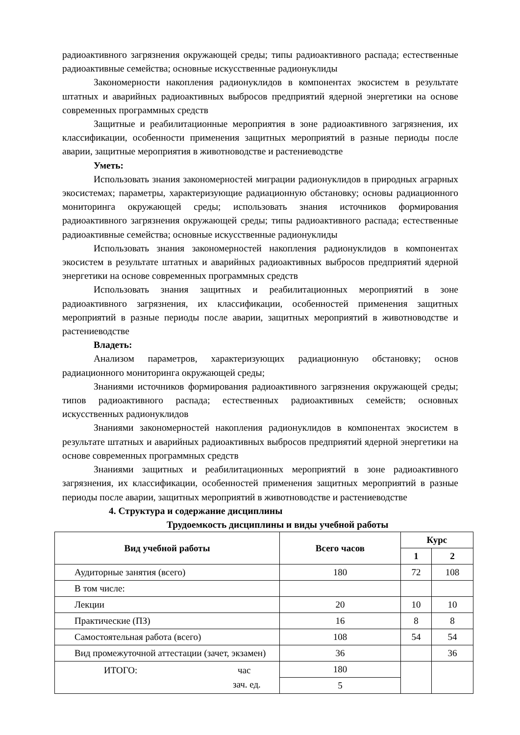радиоактивного загрязнения окружающей среды; типы радиоактивного распада; естественные радиоактивные семейства; основные искусственные радионуклиды
Закономерности накопления радионуклидов в компонентах экосистем в результате штатных и аварийных радиоактивных выбросов предприятий ядерной энергетики на основе современных программных средств
Защитные и реабилитационные мероприятия в зоне радиоактивного загрязнения, их классификации, особенности применения защитных мероприятий в разные периоды после аварии, защитные мероприятия в животноводстве и растениеводстве
Уметь:
Использовать знания закономерностей миграции радионуклидов в природных аграрных экосистемах; параметры, характеризующие радиационную обстановку; основы радиационного мониторинга окружающей среды; использовать знания источников формирования радиоактивного загрязнения окружающей среды; типы радиоактивного распада; естественные радиоактивные семейства; основные искусственные радионуклиды
Использовать знания закономерностей накопления радионуклидов в компонентах экосистем в результате штатных и аварийных радиоактивных выбросов предприятий ядерной энергетики на основе современных программных средств
Использовать знания защитных и реабилитационных мероприятий в зоне радиоактивного загрязнения, их классификации, особенностей применения защитных мероприятий в разные периоды после аварии, защитных мероприятий в животноводстве и растениеводстве
Владеть:
Анализом параметров, характеризующих радиационную обстановку; основ радиационного мониторинга окружающей среды;
Знаниями источников формирования радиоактивного загрязнения окружающей среды; типов радиоактивного распада; естественных радиоактивных семейств; основных искусственных радионуклидов
Знаниями закономерностей накопления радионуклидов в компонентах экосистем в результате штатных и аварийных радиоактивных выбросов предприятий ядерной энергетики на основе современных программных средств
Знаниями защитных и реабилитационных мероприятий в зоне радиоактивного загрязнения, их классификации, особенностей применения защитных мероприятий в разные периоды после аварии, защитных мероприятий в животноводстве и растениеводстве
4. Структура и содержание дисциплины
Трудоемкость дисциплины и виды учебной работы
| Вид учебной работы | Всего часов | Курс | |
| --- | --- | --- | --- |
| | | 1 | 2 |
| Аудиторные занятия (всего) | 180 | 72 | 108 |
| В том числе: | | | |
| Лекции | 20 | 10 | 10 |
| Практические (ПЗ) | 16 | 8 | 8 |
| Самостоятельная работа (всего) | 108 | 54 | 54 |
| Вид промежуточной аттестации (зачет, экзамен) | 36 | | 36 |
| ИТОГО: час зач. ед. | 180 | | |
| | 5 | | |